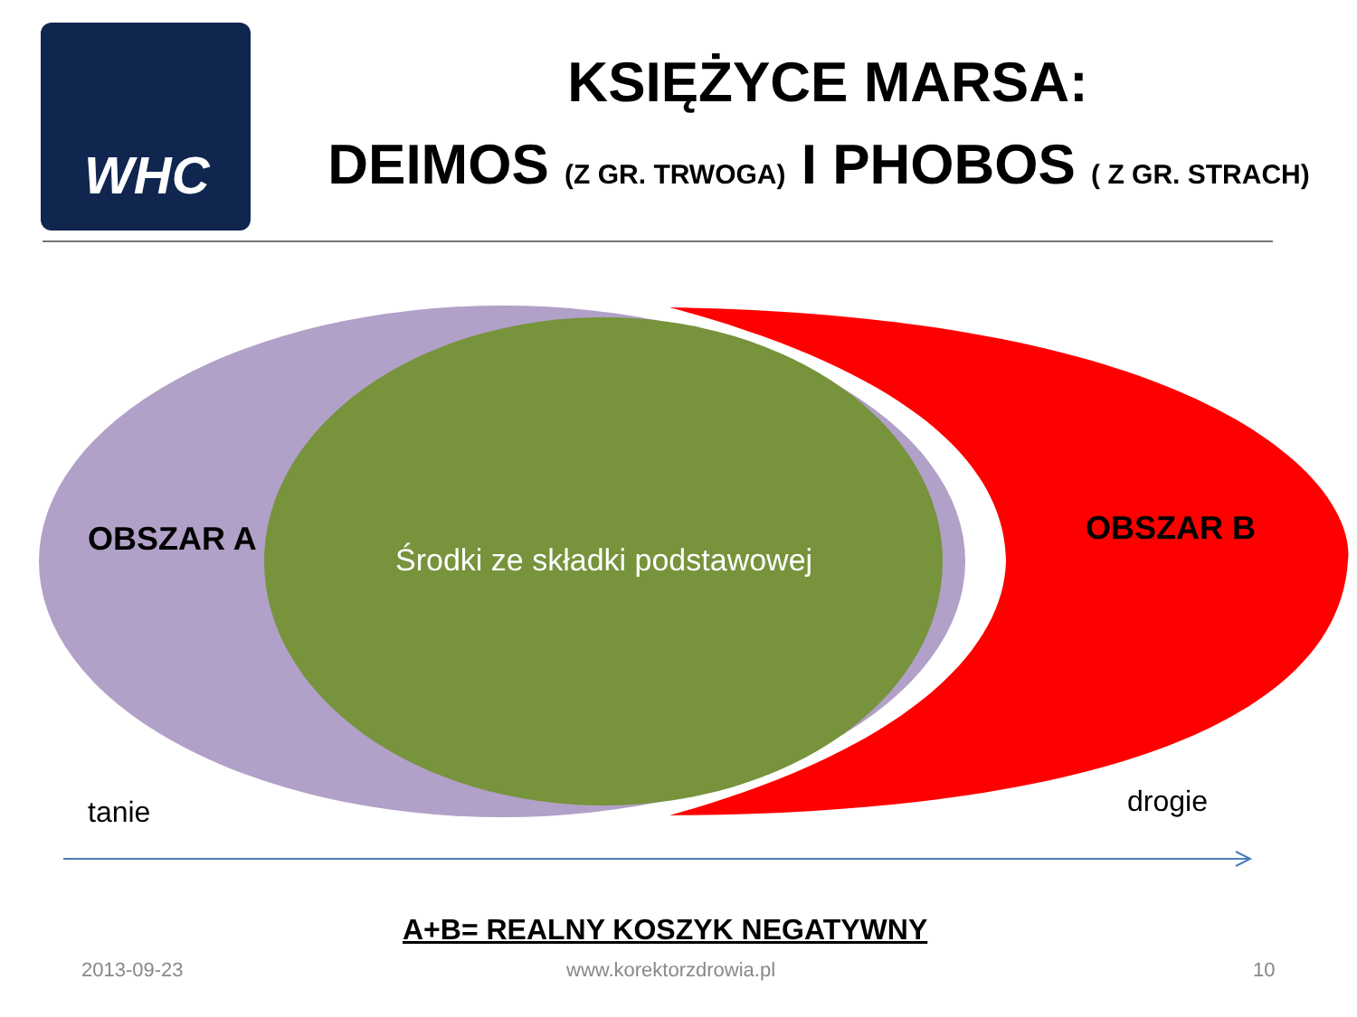WHC
KSIĘŻYCE MARSA:
DEIMOS (Z GR. TRWOGA) I PHOBOS ( Z GR. STRACH)
OBSZAR A
Środki ze składki podstawowej
OBSZAR B
tanie drogie
A+B= REALNY KOSZYK NEGATYWNY
2013-09-23 www.korektorzdrowia.pl 10